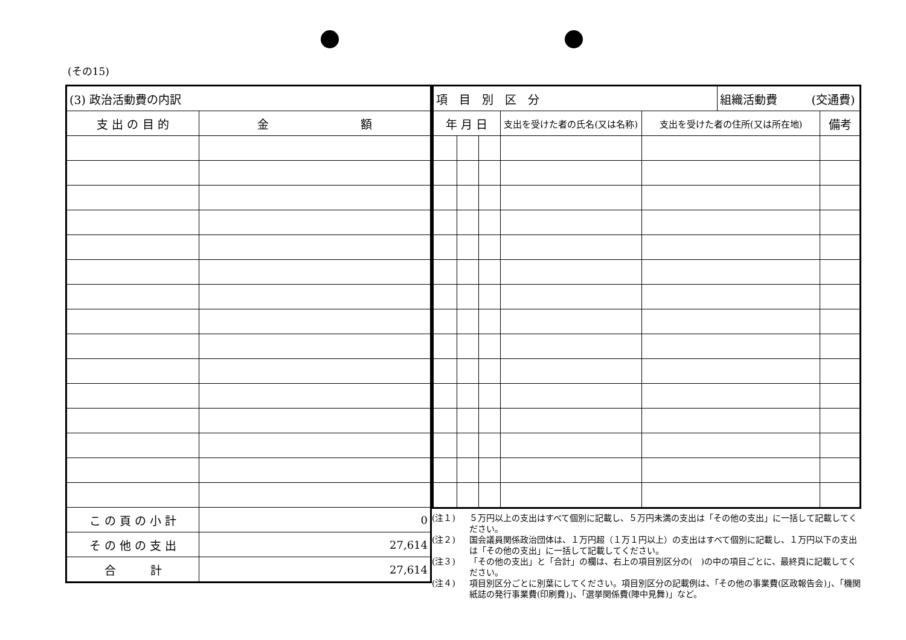(その15)
| (3) 政治活動費の内訳 | |
| 支 出 の 目 的 | 金 額 |
| こ の 頁 の 小 計 | 0 |
| そ の 他 の 支 出 | 27,614 |
| 合 計 | 27,614 |
| 項 目 別 区 分 | | | | | 組織活動費 (交通費) | |
| 年 月 日 | | | 支出を受けた者の氏名(又は名称) | 支出を受けた者の住所(又は所在地) | | 備考 |
(注１) ５万円以上の支出はすべて個別に記載し、５万円未満の支出は「その他の支出」に一括して記載してください。
(注２) 国会議員関係政治団体は、１万円超（１万１円以上）の支出はすべて個別に記載し、１万円以下の支出は「その他の支出」に一括して記載してください。
(注３) 「その他の支出」と「合計」の欄は、右上の項目別区分の(　)の中の項目ごとに、最終頁に記載してください。
(注４) 項目別区分ごとに別葉にしてください。項目別区分の記載例は、「その他の事業費(区政報告会)」、「機関紙誌の発行事業費(印刷費)」、「選挙関係費(陣中見舞)」など。